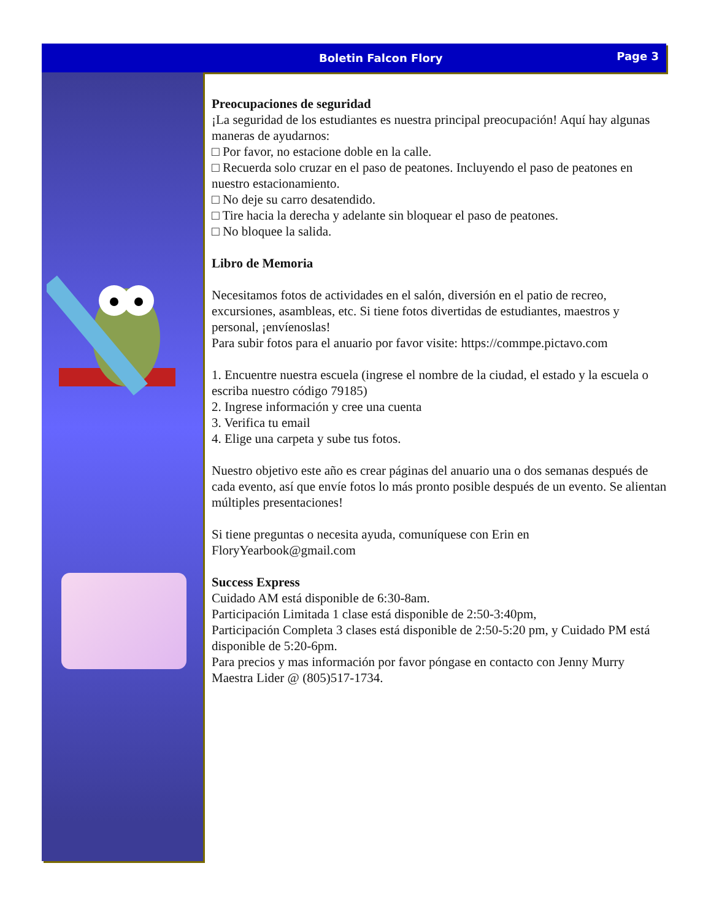Boletin Falcon Flory Page 3
Preocupaciones de seguridad
¡La seguridad de los estudiantes es nuestra principal preocupación! Aquí hay algunas maneras de ayudarnos:
□ Por favor, no estacione doble en la calle.
□ Recuerda solo cruzar en el paso de peatones. Incluyendo el paso de peatones en nuestro estacionamiento.
□ No deje su carro desatendido.
□ Tire hacia la derecha y adelante sin bloquear el paso de peatones.
□ No bloquee la salida.
Libro de Memoria
Necesitamos fotos de actividades en el salón, diversión en el patio de recreo, excursiones, asambleas, etc. Si tiene fotos divertidas de estudiantes, maestros y personal, ¡envíenoslas!
Para subir fotos para el anuario por favor visite: https://commpe.pictavo.com
1. Encuentre nuestra escuela (ingrese el nombre de la ciudad, el estado y la escuela o escriba nuestro código 79185)
2. Ingrese información y cree una cuenta
3. Verifica tu email
4. Elige una carpeta y sube tus fotos.
Nuestro objetivo este año es crear páginas del anuario una o dos semanas después de cada evento, así que envíe fotos lo más pronto posible después de un evento. Se alientan múltiples presentaciones!
Si tiene preguntas o necesita ayuda, comuníquese con Erin en FloryYearbook@gmail.com
Success Express
Cuidado AM está disponible de 6:30-8am.
Participación Limitada 1 clase está disponible de 2:50-3:40pm,
Participación Completa 3 clases está disponible de 2:50-5:20 pm, y Cuidado PM está disponible de 5:20-6pm.
Para precios y mas información por favor póngase en contacto con Jenny Murry Maestra Lider @ (805)517-1734.